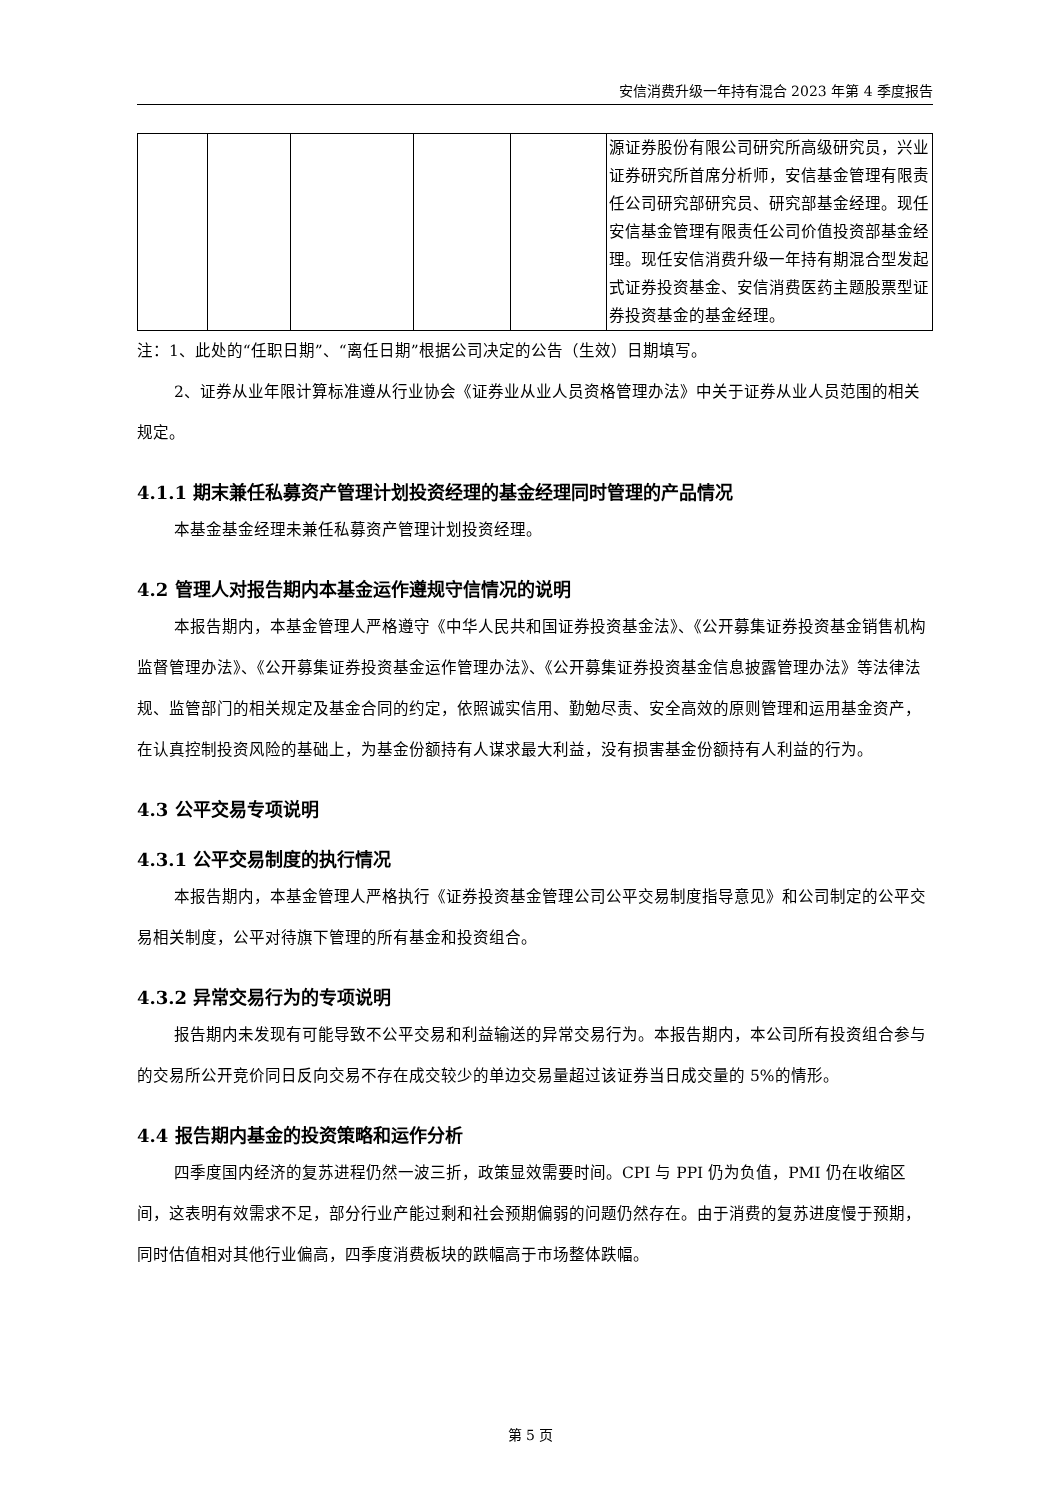安信消费升级一年持有混合 2023 年第 4 季度报告
| | | | | | 源证券股份有限公司研究所高级研究员，兴业证券研究所首席分析师，安信基金管理有限责任公司研究部研究员、研究部基金经理。现任安信基金管理有限责任公司价值投资部基金经理。现任安信消费升级一年持有期混合型发起式证券投资基金、安信消费医药主题股票型证券投资基金的基金经理。 |
注：1、此处的“任职日期”、“离任日期”根据公司决定的公告（生效）日期填写。
2、证券从业年限计算标准遵从行业协会《证券业从业人员资格管理办法》中关于证券从业人员范围的相关规定。
4.1.1 期末兼任私募资产管理计划投资经理的基金经理同时管理的产品情况
本基金基金经理未兼任私募资产管理计划投资经理。
4.2 管理人对报告期内本基金运作遵规守信情况的说明
本报告期内，本基金管理人严格遵守《中华人民共和国证券投资基金法》、《公开募集证券投资基金销售机构监督管理办法》、《公开募集证券投资基金运作管理办法》、《公开募集证券投资基金信息披露管理办法》等法律法规、监管部门的相关规定及基金合同的约定，依照诚实信用、勤勉尽责、安全高效的原则管理和运用基金资产，在认真控制投资风险的基础上，为基金份额持有人谋求最大利益，没有损害基金份额持有人利益的行为。
4.3 公平交易专项说明
4.3.1 公平交易制度的执行情况
本报告期内，本基金管理人严格执行《证券投资基金管理公司公平交易制度指导意见》和公司制定的公平交易相关制度，公平对待旗下管理的所有基金和投资组合。
4.3.2 异常交易行为的专项说明
报告期内未发现有可能导致不公平交易和利益输送的异常交易行为。本报告期内，本公司所有投资组合参与的交易所公开竞价同日反向交易不存在成交较少的单边交易量超过该证券当日成交量的 5%的情形。
4.4 报告期内基金的投资策略和运作分析
四季度国内经济的复苏进程仍然一波三折，政策显效需要时间。CPI 与 PPI 仍为负值，PMI 仍在收缩区间，这表明有效需求不足，部分行业产能过剩和社会预期偏弱的问题仍然存在。由于消费的复苏进度慢于预期，同时估值相对其他行业偏高，四季度消费板块的跌幅高于市场整体跌幅。
第 5 页